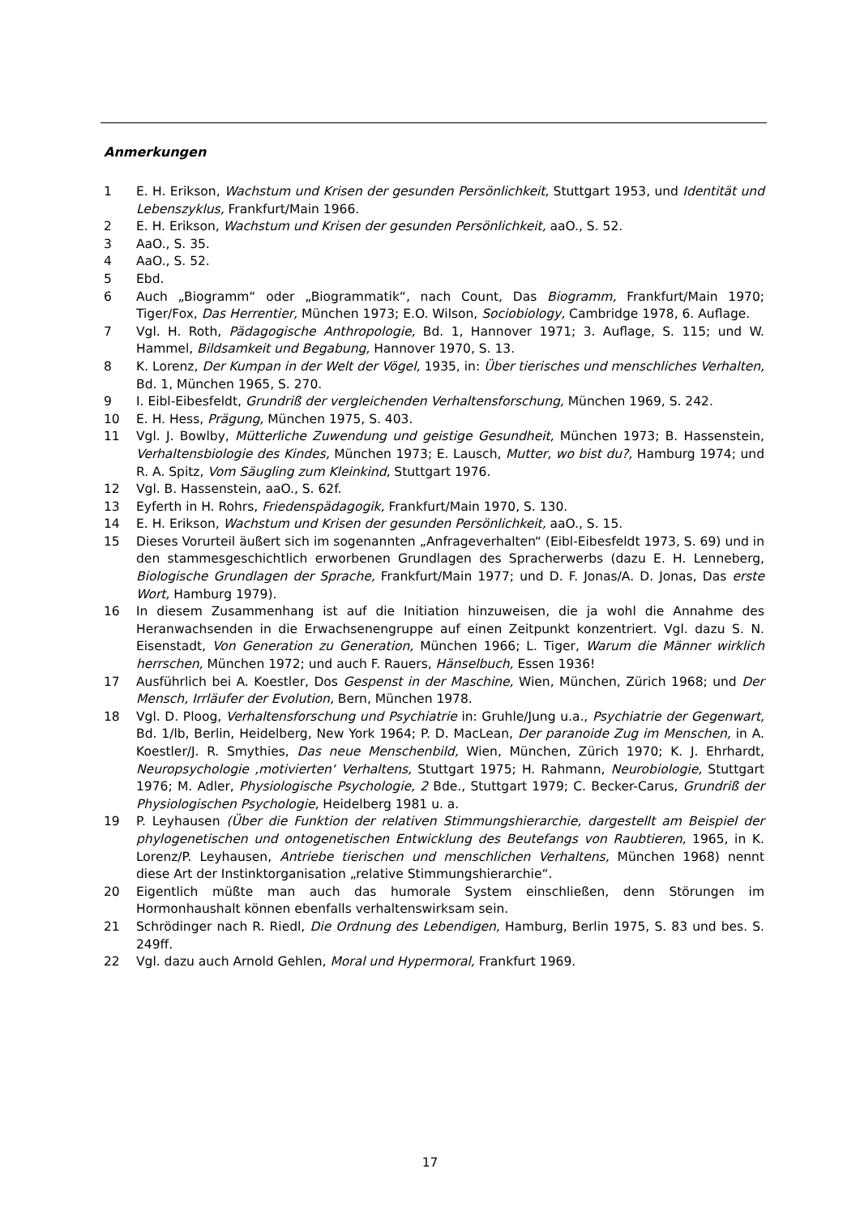Anmerkungen
1 E. H. Erikson, Wachstum und Krisen der gesunden Persönlichkeit, Stuttgart 1953, und Identität und Lebenszyklus, Frankfurt/Main 1966.
2 E. H. Erikson, Wachstum und Krisen der gesunden Persönlichkeit, aaO., S. 52.
3 AaO., S. 35.
4 AaO., S. 52.
5 Ebd.
6 Auch „Biogramm“ oder „Biogrammatik“, nach Count, Das Biogramm, Frankfurt/Main 1970; Tiger/Fox, Das Herrentier, München 1973; E.O. Wilson, Sociobiology, Cambridge 1978, 6. Auflage.
7 Vgl. H. Roth, Pädagogische Anthropologie, Bd. 1, Hannover 1971; 3. Auflage, S. 115; und W. Hammel, Bildsamkeit und Begabung, Hannover 1970, S. 13.
8 K. Lorenz, Der Kumpan in der Welt der Vögel, 1935, in: Über tierisches und menschliches Verhalten, Bd. 1, München 1965, S. 270.
9 I. Eibl-Eibesfeldt, Grundriß der vergleichenden Verhaltensforschung, München 1969, S. 242.
10 E. H. Hess, Prägung, München 1975, S. 403.
11 Vgl. J. Bowlby, Mütterliche Zuwendung und geistige Gesundheit, München 1973; B. Hassenstein, Verhaltensbiologie des Kindes, München 1973; E. Lausch, Mutter, wo bist du?, Hamburg 1974; und R. A. Spitz, Vom Säugling zum Kleinkind, Stuttgart 1976.
12 Vgl. B. Hassenstein, aaO., S. 62f.
13 Eyferth in H. Rohrs, Friedenspädagogik, Frankfurt/Main 1970, S. 130.
14 E. H. Erikson, Wachstum und Krisen der gesunden Persönlichkeit, aaO., S. 15.
15 Dieses Vorurteil äußert sich im sogenannten „Anfrageverhalten“ (Eibl-Eibesfeldt 1973, S. 69) und in den stammesgeschichtlich erworbenen Grundlagen des Spracherwerbs (dazu E. H. Lenneberg, Biologische Grundlagen der Sprache, Frankfurt/Main 1977; und D. F. Jonas/A. D. Jonas, Das erste Wort, Hamburg 1979).
16 In diesem Zusammenhang ist auf die Initiation hinzuweisen, die ja wohl die Annahme des Heranwachsenden in die Erwachsenengruppe auf einen Zeitpunkt konzentriert. Vgl. dazu S. N. Eisenstadt, Von Generation zu Generation, München 1966; L. Tiger, Warum die Männer wirklich herrschen, München 1972; und auch F. Rauers, Hänselbuch, Essen 1936!
17 Ausführlich bei A. Koestler, Dos Gespenst in der Maschine, Wien, München, Zürich 1968; und Der Mensch, Irrläufer der Evolution, Bern, München 1978.
18 Vgl. D. Ploog, Verhaltensforschung und Psychiatrie in: Gruhle/Jung u.a., Psychiatrie der Gegenwart, Bd. 1/lb, Berlin, Heidelberg, New York 1964; P. D. MacLean, Der paranoide Zug im Menschen, in A. Koestler/J. R. Smythies, Das neue Menschenbild, Wien, München, Zürich 1970; K. J. Ehrhardt, Neuropsychologie ‚motivierten‘ Verhaltens, Stuttgart 1975; H. Rahmann, Neurobiologie, Stuttgart 1976; M. Adler, Physiologische Psychologie, 2 Bde., Stuttgart 1979; C. Becker-Carus, Grundriß der Physiologischen Psychologie, Heidelberg 1981 u. a.
19 P. Leyhausen (Über die Funktion der relativen Stimmungshierarchie, dargestellt am Beispiel der phylogenetischen und ontogenetischen Entwicklung des Beutefangs von Raubtieren, 1965, in K. Lorenz/P. Leyhausen, Antriebe tierischen und menschlichen Verhaltens, München 1968) nennt diese Art der Instinktorganisation „relative Stimmungshierarchie“.
20 Eigentlich müßte man auch das humorale System einschließen, denn Störungen im Hormonhaushalt können ebenfalls verhaltenswirksam sein.
21 Schrödinger nach R. Riedl, Die Ordnung des Lebendigen, Hamburg, Berlin 1975, S. 83 und bes. S. 249ff.
22 Vgl. dazu auch Arnold Gehlen, Moral und Hypermoral, Frankfurt 1969.
17